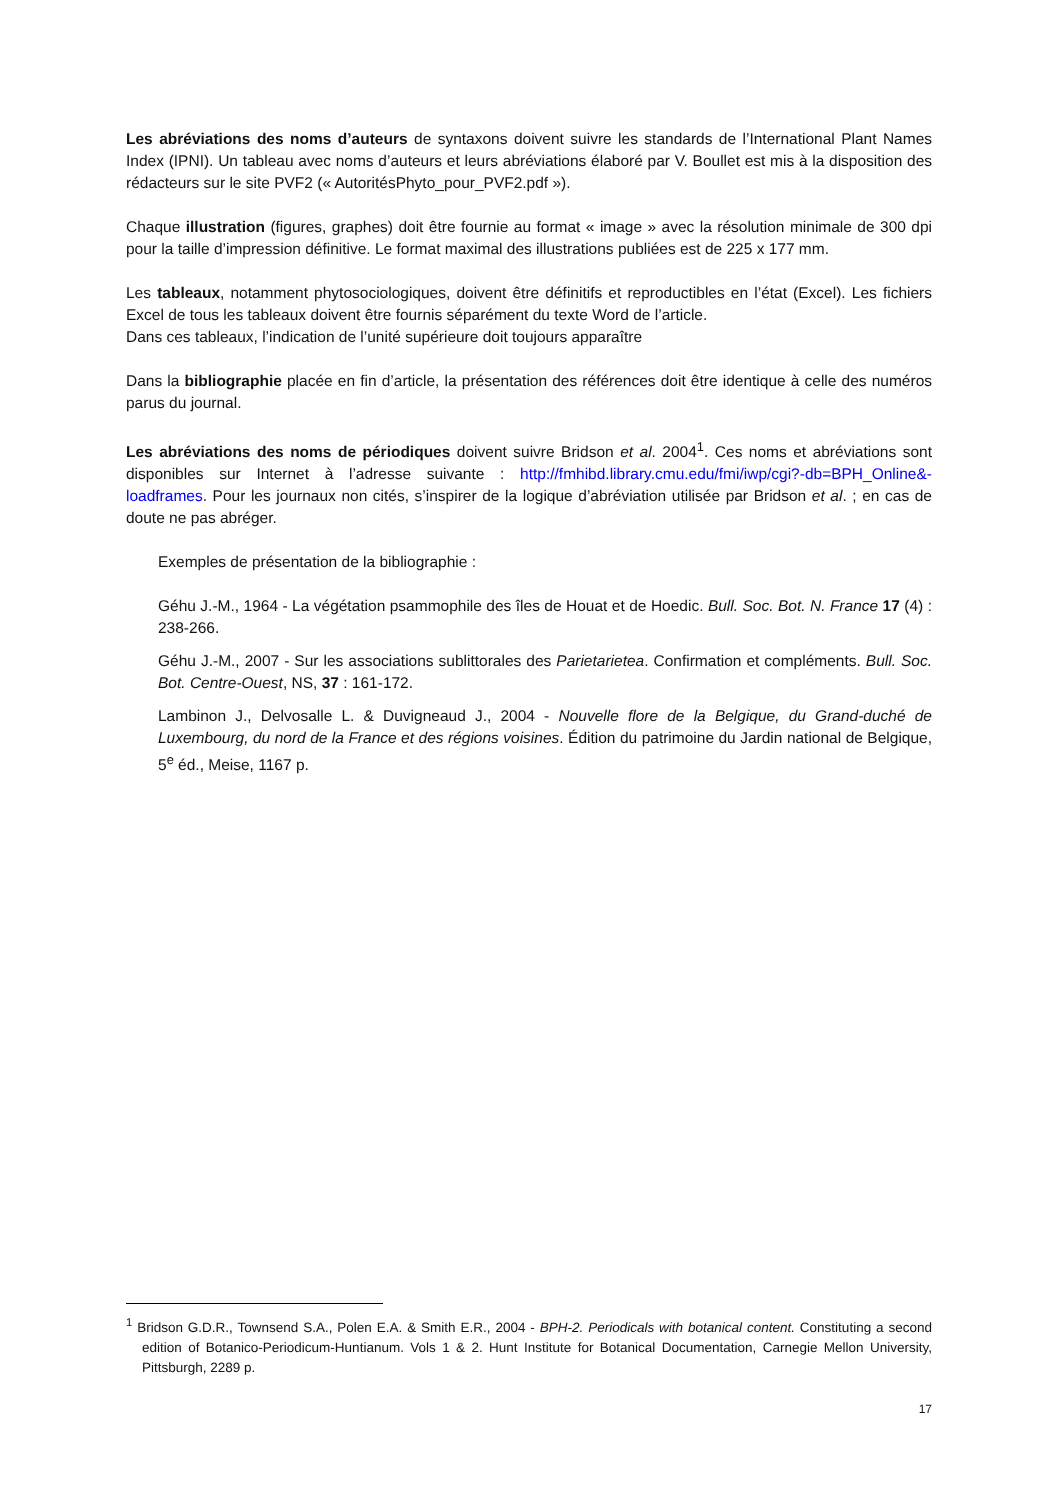Les abréviations des noms d’auteurs de syntaxons doivent suivre les standards de l’International Plant Names Index (IPNI). Un tableau avec noms d’auteurs et leurs abréviations élaboré par V. Boullet est mis à la disposition des rédacteurs sur le site PVF2 (« AutoritésPhyto_pour_PVF2.pdf »).
Chaque illustration (figures, graphes) doit être fournie au format « image » avec la résolution minimale de 300 dpi pour la taille d’impression définitive. Le format maximal des illustrations publiées est de 225 x 177 mm.
Les tableaux, notamment phytosociologiques, doivent être définitifs et reproductibles en l’état (Excel). Les fichiers Excel de tous les tableaux doivent être fournis séparément du texte Word de l’article.
Dans ces tableaux, l’indication de l’unité supérieure doit toujours apparaître
Dans la bibliographie placée en fin d’article, la présentation des références doit être identique à celle des numéros parus du journal.
Les abréviations des noms de périodiques doivent suivre Bridson et al. 2004<sup>1</sup>. Ces noms et abréviations sont disponibles sur Internet à l’adresse suivante : http://fmhibd.library.cmu.edu/fmi/iwp/cgi?-db=BPH_Online&-loadframes. Pour les journaux non cités, s’inspirer de la logique d’abréviation utilisée par Bridson et al. ; en cas de doute ne pas abréger.
Exemples de présentation de la bibliographie :
Géhu J.-M., 1964 - La végétation psammophile des îles de Houat et de Hoedic. Bull. Soc. Bot. N. France 17 (4) : 238-266.
Géhu J.-M., 2007 - Sur les associations sublittorales des Parietarietea. Confirmation et compléments. Bull. Soc. Bot. Centre-Ouest, NS, 37 : 161-172.
Lambinon J., Delvosalle L. & Duvigneaud J., 2004 - Nouvelle flore de la Belgique, du Grand-duché de Luxembourg, du nord de la France et des régions voisines. Édition du patrimoine du Jardin national de Belgique, 5<sup>e</sup> éd., Meise, 1167 p.
<sup>1</sup> Bridson G.D.R., Townsend S.A., Polen E.A. & Smith E.R., 2004 - BPH-2. Periodicals with botanical content. Constituting a second edition of Botanico-Periodicum-Huntianum. Vols 1 & 2. Hunt Institute for Botanical Documentation, Carnegie Mellon University, Pittsburgh, 2289 p.
17